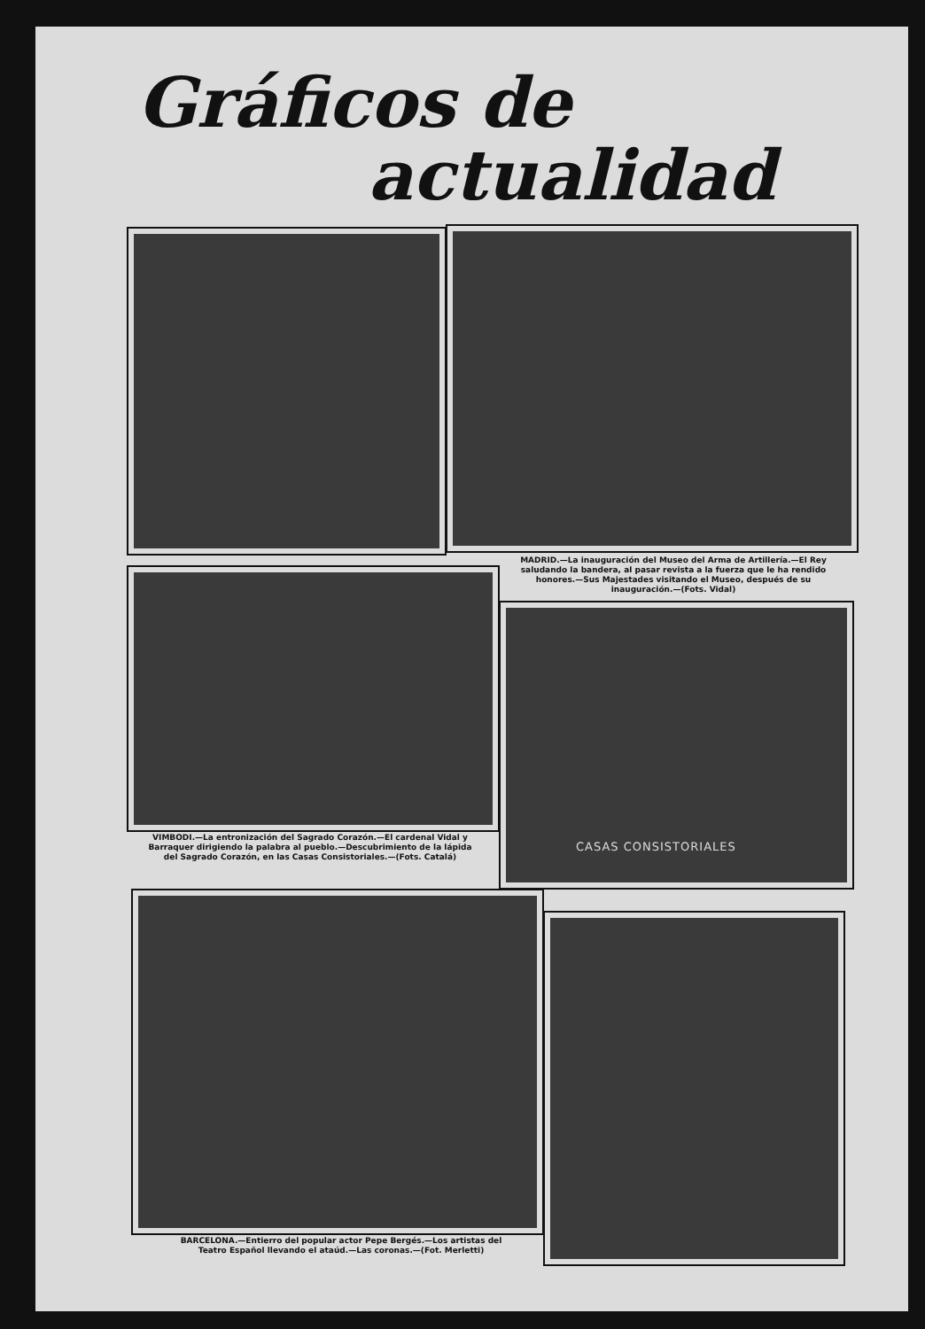Gráficos de
actualidad
MADRID.—La inauguración del Museo del Arma de Artillería.—El Rey saludando la bandera, al pasar revista a la fuerza que le ha rendido honores.—Sus Majestades visitando el Museo, después de su inauguración.—(Fots. Vidal)
VIMBODI.—La entronización del Sagrado Corazón.—El cardenal Vidal y Barraquer dirigiendo la palabra al pueblo.—Descubrimiento de la lápida del Sagrado Corazón, en las Casas Consistoriales.—(Fots. Catalá)
CASAS CONSISTORIALES
BARCELONA.—Entierro del popular actor Pepe Bergés.—Los artistas del Teatro Español llevando el ataúd.—Las coronas.—(Fot. Merletti)